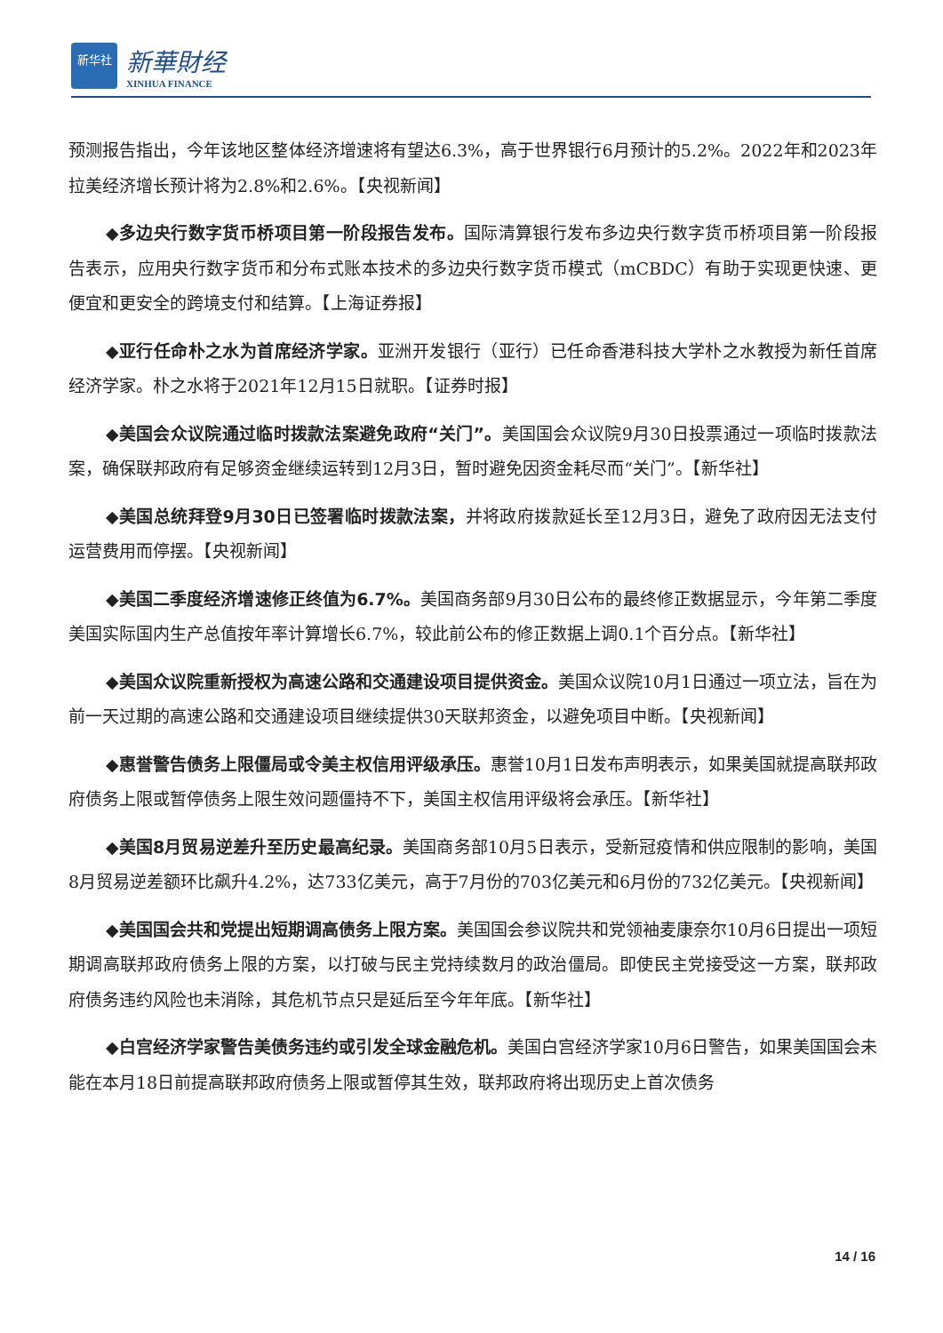新华社
新華財经
XINHUA FINANCE
预测报告指出，今年该地区整体经济增速将有望达6.3%，高于世界银行6月预计的5.2%。2022年和2023年拉美经济增长预计将为2.8%和2.6%。【央视新闻】
◆多边央行数字货币桥项目第一阶段报告发布。国际清算银行发布多边央行数字货币桥项目第一阶段报告表示，应用央行数字货币和分布式账本技术的多边央行数字货币模式（mCBDC）有助于实现更快速、更便宜和更安全的跨境支付和结算。【上海证券报】
◆亚行任命朴之水为首席经济学家。亚洲开发银行（亚行）已任命香港科技大学朴之水教授为新任首席经济学家。朴之水将于2021年12月15日就职。【证券时报】
◆美国会众议院通过临时拨款法案避免政府“关门”。美国国会众议院9月30日投票通过一项临时拨款法案，确保联邦政府有足够资金继续运转到12月3日，暂时避免因资金耗尽而“关门”。【新华社】
◆美国总统拜登9月30日已签署临时拨款法案，并将政府拨款延长至12月3日，避免了政府因无法支付运营费用而停摆。【央视新闻】
◆美国二季度经济增速修正终值为6.7%。美国商务部9月30日公布的最终修正数据显示，今年第二季度美国实际国内生产总值按年率计算增长6.7%，较此前公布的修正数据上调0.1个百分点。【新华社】
◆美国众议院重新授权为高速公路和交通建设项目提供资金。美国众议院10月1日通过一项立法，旨在为前一天过期的高速公路和交通建设项目继续提供30天联邦资金，以避免项目中断。【央视新闻】
◆惠誉警告债务上限僵局或令美主权信用评级承压。惠誉10月1日发布声明表示，如果美国就提高联邦政府债务上限或暂停债务上限生效问题僵持不下，美国主权信用评级将会承压。【新华社】
◆美国8月贸易逆差升至历史最高纪录。美国商务部10月5日表示，受新冠疫情和供应限制的影响，美国8月贸易逆差额环比飙升4.2%，达733亿美元，高于7月份的703亿美元和6月份的732亿美元。【央视新闻】
◆美国国会共和党提出短期调高债务上限方案。美国国会参议院共和党领袖麦康奈尔10月6日提出一项短期调高联邦政府债务上限的方案，以打破与民主党持续数月的政治僵局。即使民主党接受这一方案，联邦政府债务违约风险也未消除，其危机节点只是延后至今年年底。【新华社】
◆白宫经济学家警告美债务违约或引发全球金融危机。美国白宫经济学家10月6日警告，如果美国国会未能在本月18日前提高联邦政府债务上限或暂停其生效，联邦政府将出现历史上首次债务
14 / 16